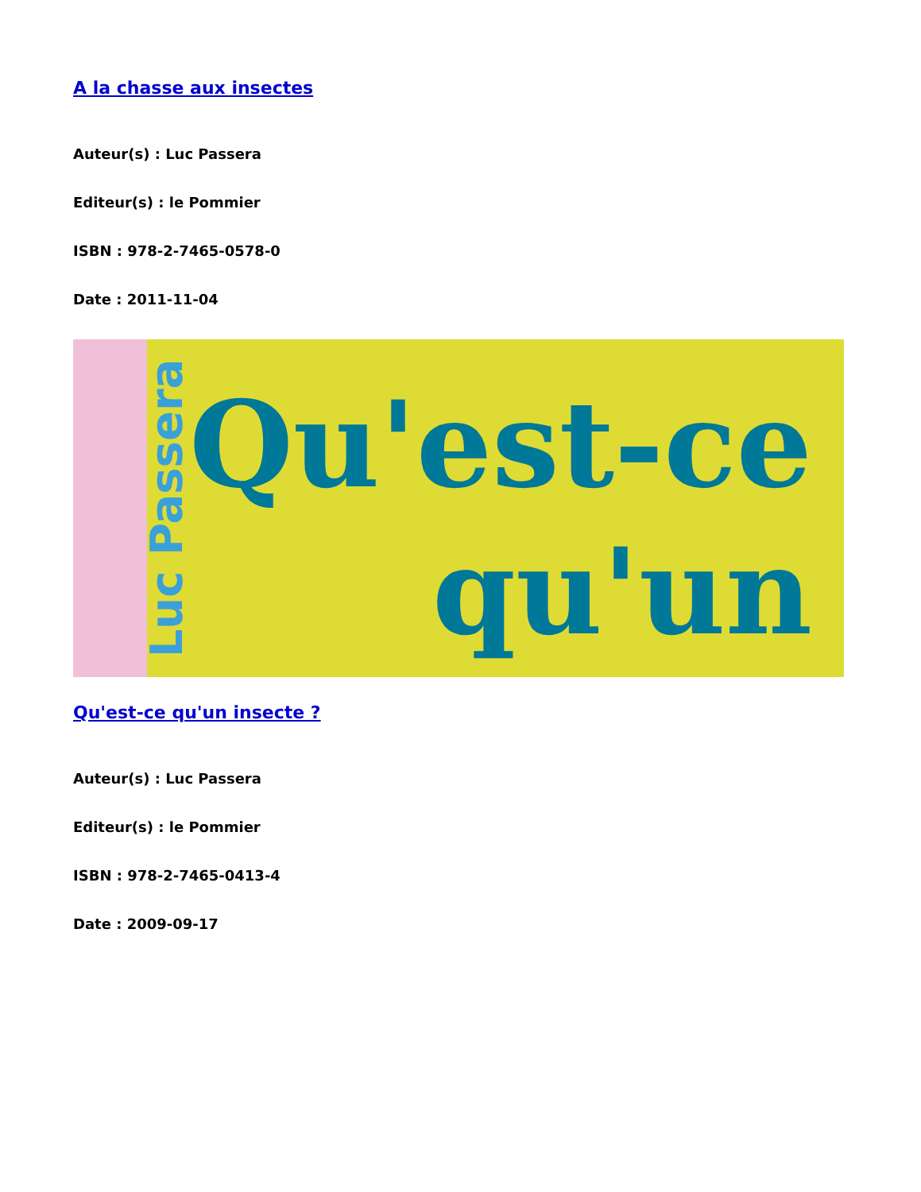A la chasse aux insectes
Auteur(s) : Luc Passera
Editeur(s) : le Pommier
ISBN : 978-2-7465-0578-0
Date : 2011-11-04
Luc Passera
Qu'est-ce
qu'un
Qu'est-ce qu'un insecte ?
Auteur(s) : Luc Passera
Editeur(s) : le Pommier
ISBN : 978-2-7465-0413-4
Date : 2009-09-17